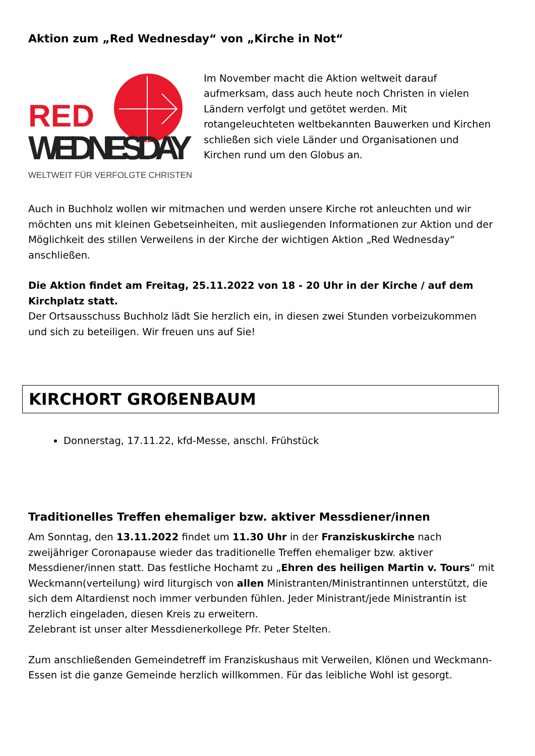Aktion zum „Red Wednesday“ von „Kirche in Not“
RED
WEDNESDAY
WELTWEIT FÜR VERFOLGTE CHRISTEN
Im November macht die Aktion weltweit darauf aufmerksam, dass auch heute noch Christen in vielen Ländern verfolgt und getötet werden. Mit rotangeleuchteten weltbekannten Bauwerken und Kirchen schließen sich viele Länder und Organisationen und Kirchen rund um den Globus an.
Auch in Buchholz wollen wir mitmachen und werden unsere Kirche rot anleuchten und wir möchten uns mit kleinen Gebetseinheiten, mit ausliegenden Informationen zur Aktion und der Möglichkeit des stillen Verweilens in der Kirche der wichtigen Aktion „Red Wednesday“ anschließen.
Die Aktion findet am Freitag, 25.11.2022 von 18 - 20 Uhr in der Kirche / auf dem Kirchplatz statt.
Der Ortsausschuss Buchholz lädt Sie herzlich ein, in diesen zwei Stunden vorbeizukommen und sich zu beteiligen. Wir freuen uns auf Sie!
KIRCHORT GROßENBAUM
Donnerstag, 17.11.22, kfd-Messe, anschl. Frühstück
Traditionelles Treffen ehemaliger bzw. aktiver Messdiener/innen
Am Sonntag, den 13.11.2022 findet um 11.30 Uhr in der Franziskuskirche nach zweijähriger Coronapause wieder das traditionelle Treffen ehemaliger bzw. aktiver Messdiener/innen statt. Das festliche Hochamt zu „Ehren des heiligen Martin v. Tours“ mit Weckmann(verteilung) wird liturgisch von allen Ministranten/Ministrantinnen unterstützt, die sich dem Altardienst noch immer verbunden fühlen. Jeder Ministrant/jede Ministrantin ist herzlich eingeladen, diesen Kreis zu erweitern.
Zelebrant ist unser alter Messdienerkollege Pfr. Peter Stelten.
Zum anschließenden Gemeindetreff im Franziskushaus mit Verweilen, Klönen und Weckmann- Essen ist die ganze Gemeinde herzlich willkommen. Für das leibliche Wohl ist gesorgt.